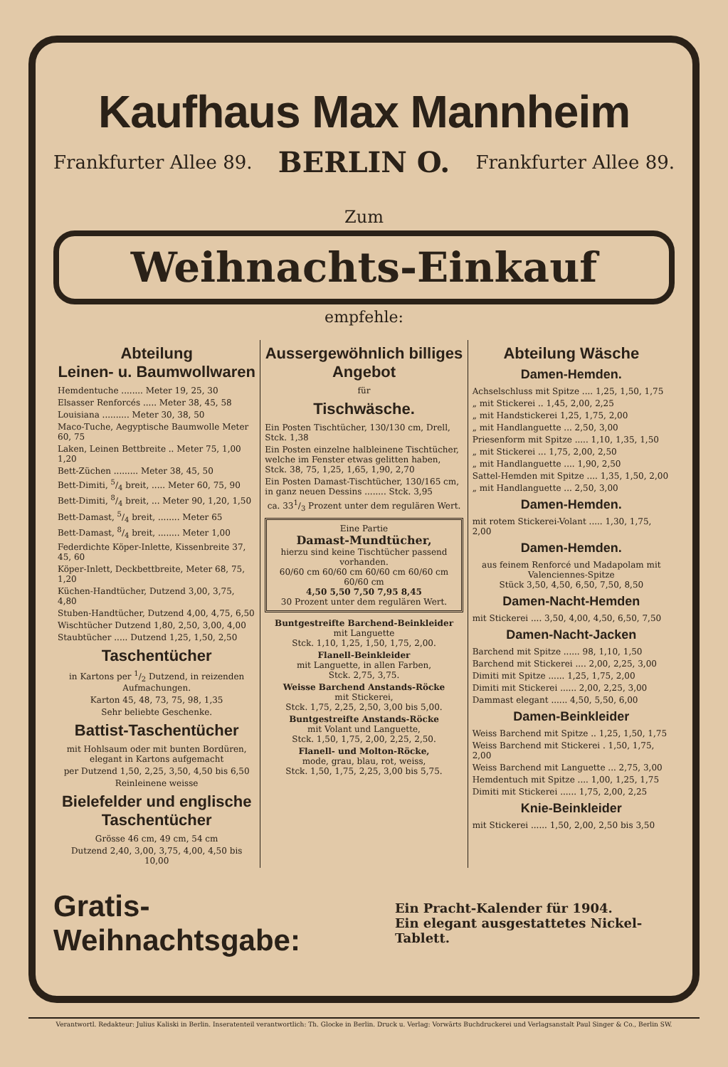Kaufhaus Max Mannheim
Frankfurter Allee 89. BERLIN O. Frankfurter Allee 89.
Zum
Weihnachts-Einkauf
empfehle:
Abteilung
Leinen- u. Baumwollwaren
Hemdentuche ........ Meter 19, 25, 30
Elsasser Renforcés ..... Meter 38, 45, 58
Louisiana .......... Meter 30, 38, 50
Maco-Tuche, Aegyptische Baumwolle Meter 60, 75
Laken, Leinen Bettbreite .. Meter 75, 1,00 1,20
Bett-Züchen ......... Meter 38, 45, 50
Bett-Dimiti, 5/4 breit, ..... Meter 60, 75, 90
Bett-Dimiti, 8/4 breit, ... Meter 90, 1,20, 1,50
Bett-Damast, 5/4 breit, ........ Meter 65
Bett-Damast, 8/4 breit, ........ Meter 1,00
Federdichte Köper-Inlette, Kissenbreite 37, 45, 60
Köper-Inlett, Deckbettbreite, Meter 68, 75, 1,20
Küchen-Handtücher, Dutzend 3,00, 3,75, 4,80
Stuben-Handtücher, Dutzend 4,00, 4,75, 6,50
Wischtücher Dutzend 1,80, 2,50, 3,00, 4,00
Staubtücher ..... Dutzend 1,25, 1,50, 2,50
Taschentücher
in Kartons per 1/2 Dutzend, in reizenden Aufmachungen.
Karton 45, 48, 73, 75, 98, 1,35
Sehr beliebte Geschenke.
Battist-Taschentücher
mit Hohlsaum oder mit bunten Bordüren, elegant in Kartons aufgemacht
per Dutzend 1,50, 2,25, 3,50, 4,50 bis 6,50
Reinleinene weisse
Bielefelder und englische Taschentücher
Grösse 46 cm, 49 cm, 54 cm
Dutzend 2,40, 3,00, 3,75, 4,00, 4,50 bis 10,00
Aussergewöhnlich billiges Angebot
für
Tischwäsche.
Ein Posten Tischtücher, 130/130 cm, Drell, Stck. 1,38
Ein Posten einzelne halbleinene Tischtücher, welche im Fenster etwas gelitten haben, Stck. 38, 75, 1,25, 1,65, 1,90, 2,70
Ein Posten Damast-Tischtücher, 130/165 cm, in ganz neuen Dessins ........ Stck. 3,95
ca. 331/3 Prozent unter dem regulären Wert.
Eine Partie
Damast-Mundtücher,
hierzu sind keine Tischtücher passend vorhanden.
60/60 cm 60/60 cm 60/60 cm 60/60 cm 60/60 cm
4,50 5,50 7,50 7,95 8,45
30 Prozent unter dem regulären Wert.
Buntgestreifte Barchend-Beinkleider
mit Languette
Stck. 1,10, 1,25, 1,50, 1,75, 2,00.
Flanell-Beinkleider
mit Languette, in allen Farben,
Stck. 2,75, 3,75.
Weisse Barchend Anstands-Röcke
mit Stickerei,
Stck. 1,75, 2,25, 2,50, 3,00 bis 5,00.
Buntgestreifte Anstands-Röcke
mit Volant und Languette,
Stck. 1,50, 1,75, 2,00, 2,25, 2,50.
Flanell- und Molton-Röcke,
mode, grau, blau, rot, weiss,
Stck. 1,50, 1,75, 2,25, 3,00 bis 5,75.
Abteilung Wäsche
Damen-Hemden.
Achselschluss mit Spitze .... 1,25, 1,50, 1,75
„ mit Stickerei .. 1,45, 2,00, 2,25
„ mit Handstickerei 1,25, 1,75, 2,00
„ mit Handlanguette ... 2,50, 3,00
Priesenform mit Spitze ..... 1,10, 1,35, 1,50
„ mit Stickerei ... 1,75, 2,00, 2,50
„ mit Handlanguette .... 1,90, 2,50
Sattel-Hemden mit Spitze .... 1,35, 1,50, 2,00
„ mit Handlanguette ... 2,50, 3,00
Damen-Hemden.
mit rotem Stickerei-Volant ..... 1,30, 1,75, 2,00
Damen-Hemden.
aus feinem Renforcé und Madapolam mit Valenciennes-Spitze
Stück 3,50, 4,50, 6,50, 7,50, 8,50
Damen-Nacht-Hemden
mit Stickerei .... 3,50, 4,00, 4,50, 6,50, 7,50
Damen-Nacht-Jacken
Barchend mit Spitze ...... 98, 1,10, 1,50
Barchend mit Stickerei .... 2,00, 2,25, 3,00
Dimiti mit Spitze ...... 1,25, 1,75, 2,00
Dimiti mit Stickerei ...... 2,00, 2,25, 3,00
Dammast elegant ...... 4,50, 5,50, 6,00
Damen-Beinkleider
Weiss Barchend mit Spitze .. 1,25, 1,50, 1,75
Weiss Barchend mit Stickerei . 1,50, 1,75, 2,00
Weiss Barchend mit Languette ... 2,75, 3,00
Hemdentuch mit Spitze .... 1,00, 1,25, 1,75
Dimiti mit Stickerei ...... 1,75, 2,00, 2,25
Knie-Beinkleider
mit Stickerei ...... 1,50, 2,00, 2,50 bis 3,50
Gratis-Weihnachtsgabe: Ein Pracht-Kalender für 1904.
Ein elegant ausgestattetes Nickel-Tablett.
Verantwortl. Redakteur: Julius Kaliski in Berlin. Inseratenteil verantwortlich: Th. Glocke in Berlin. Druck u. Verlag: Vorwärts Buchdruckerei und Verlagsanstalt Paul Singer & Co., Berlin SW.